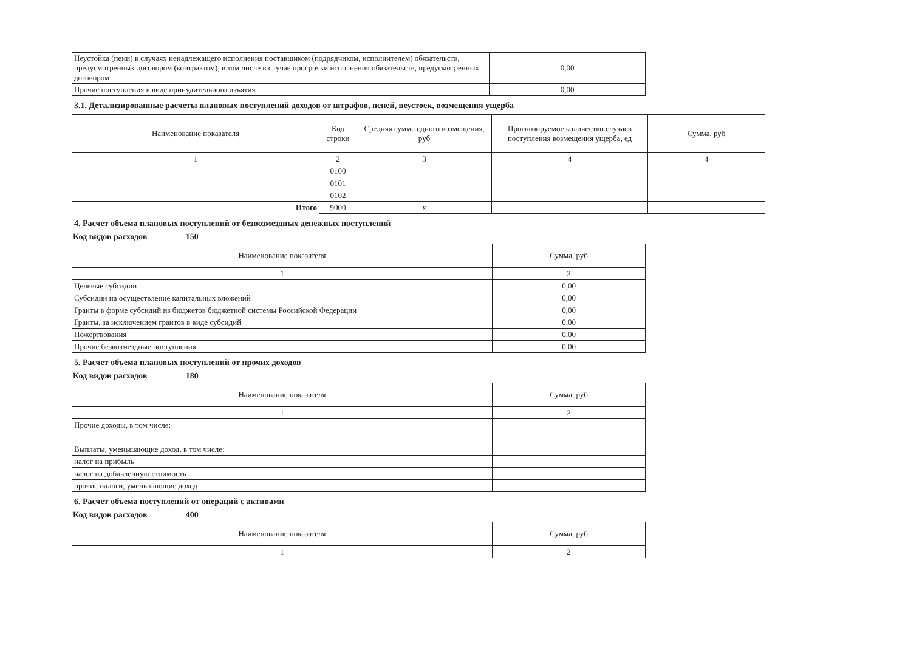| Неустойка (пени) в случаях ненадлежащего исполнения поставщиком (подрядчиком, исполнителем) обязательств, предусмотренных договором (контрактом), в том числе в случае просрочки исполнения обязательств, предусмотренных договором | 0,00 |
| Прочие поступления в виде принудительного изъятия | 0,00 |
3.1. Детализированные расчеты плановых поступлений доходов от штрафов, пеней, неустоек, возмещения ущерба
| Наименование показателя | Код строки | Средняя сумма одного возмещения, руб | Прогнозируемое количество случаев поступления возмещения ущерба, ед | Сумма, руб |
| --- | --- | --- | --- | --- |
| 1 | 2 | 3 | 4 | 4 |
| | 0100 | | | |
| | 0101 | | | |
| | 0102 | | | |
| Итого | 9000 | x | | |
4. Расчет объема плановых поступлений от безвозмездных денежных поступлений
Код видов расходов 150
| Наименование показателя | Сумма, руб |
| --- | --- |
| 1 | 2 |
| Целевые субсидии | 0,00 |
| Субсидии на осуществление капитальных вложений | 0,00 |
| Гранты в форме субсидий из бюджетов бюджетной системы Российской Федерации | 0,00 |
| Гранты, за исключением грантов в виде субсидий | 0,00 |
| Пожертвования | 0,00 |
| Прочие безвозмездные поступления | 0,00 |
5. Расчет объема плановых поступлений от прочих доходов
Код видов расходов 180
| Наименование показателя | Сумма, руб |
| --- | --- |
| 1 | 2 |
| Прочие доходы, в том числе: | |
| Выплаты, уменьшающие доход, в том числе: | |
| налог на прибыль | |
| налог на добавленную стоимость | |
| прочие налоги, уменьшающие доход | |
6. Расчет объема поступлений от операций с активами
Код видов расходов 400
| Наименование показателя | Сумма, руб |
| --- | --- |
| 1 | 2 |